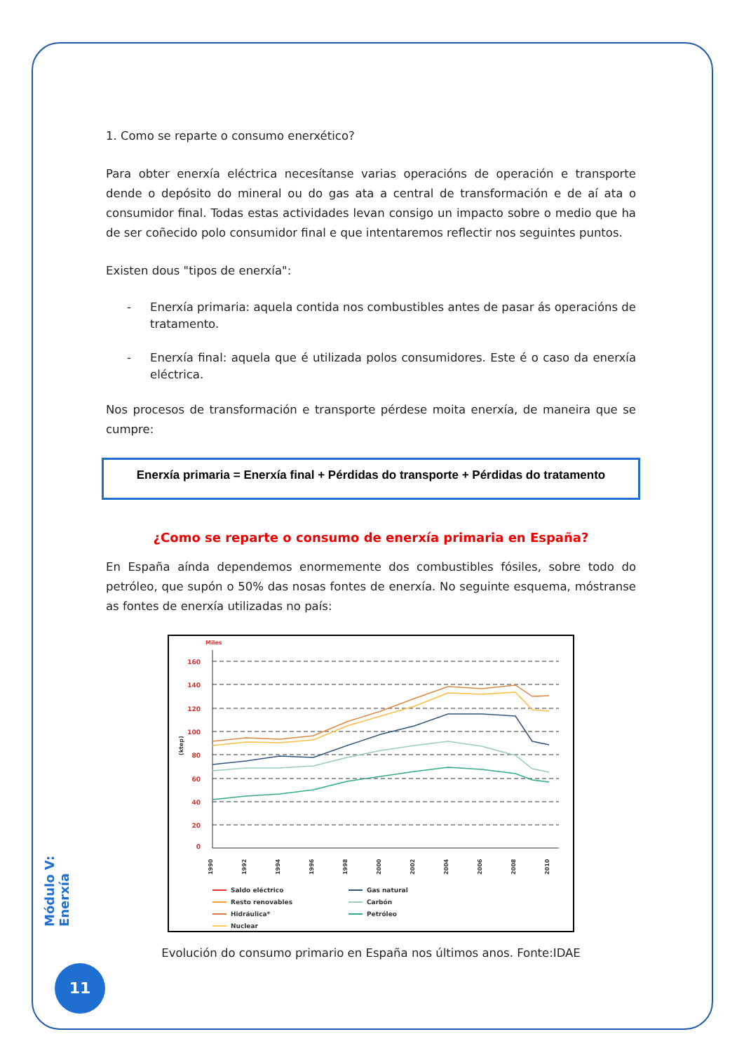1. Como se reparte o consumo enerxético?
Para obter enerxía eléctrica necesítanse varias operacións de operación e transporte dende o depósito do mineral ou do gas ata a central de transformación e de aí ata o consumidor final. Todas estas actividades levan consigo un impacto sobre o medio que ha de ser coñecido polo consumidor final e que intentaremos reflectir nos seguintes puntos.
Existen dous "tipos de enerxía":
- Enerxía primaria: aquela contida nos combustibles antes de pasar ás operacións de tratamento.
- Enerxía final: aquela que é utilizada polos consumidores. Este é o caso da enerxía eléctrica.
Nos procesos de transformación e transporte pérdese moita enerxía, de maneira que se cumpre:
Enerxía primaria = Enerxía final + Pérdidas do transporte + Pérdidas do tratamento
¿Como se reparte o consumo de enerxía primaria en España?
En España aínda dependemos enormemente dos combustibles fósiles, sobre todo do petróleo, que supón o 50% das nosas fontes de enerxía. No seguinte esquema, móstranse as fontes de enerxía utilizadas no país:
Miles
(ktep)
160
140
120
100
80
60
40
20
0
1990
1992
1994
1996
1998
2000
2002
2004
2006
2008
2010
Saldo eléctrico
Resto renovables
Hidráulica*
Nuclear
Gas natural
Carbón
Petróleo
Evolución do consumo primario en España nos últimos anos. Fonte:IDAE
Módulo V: Enerxía
11